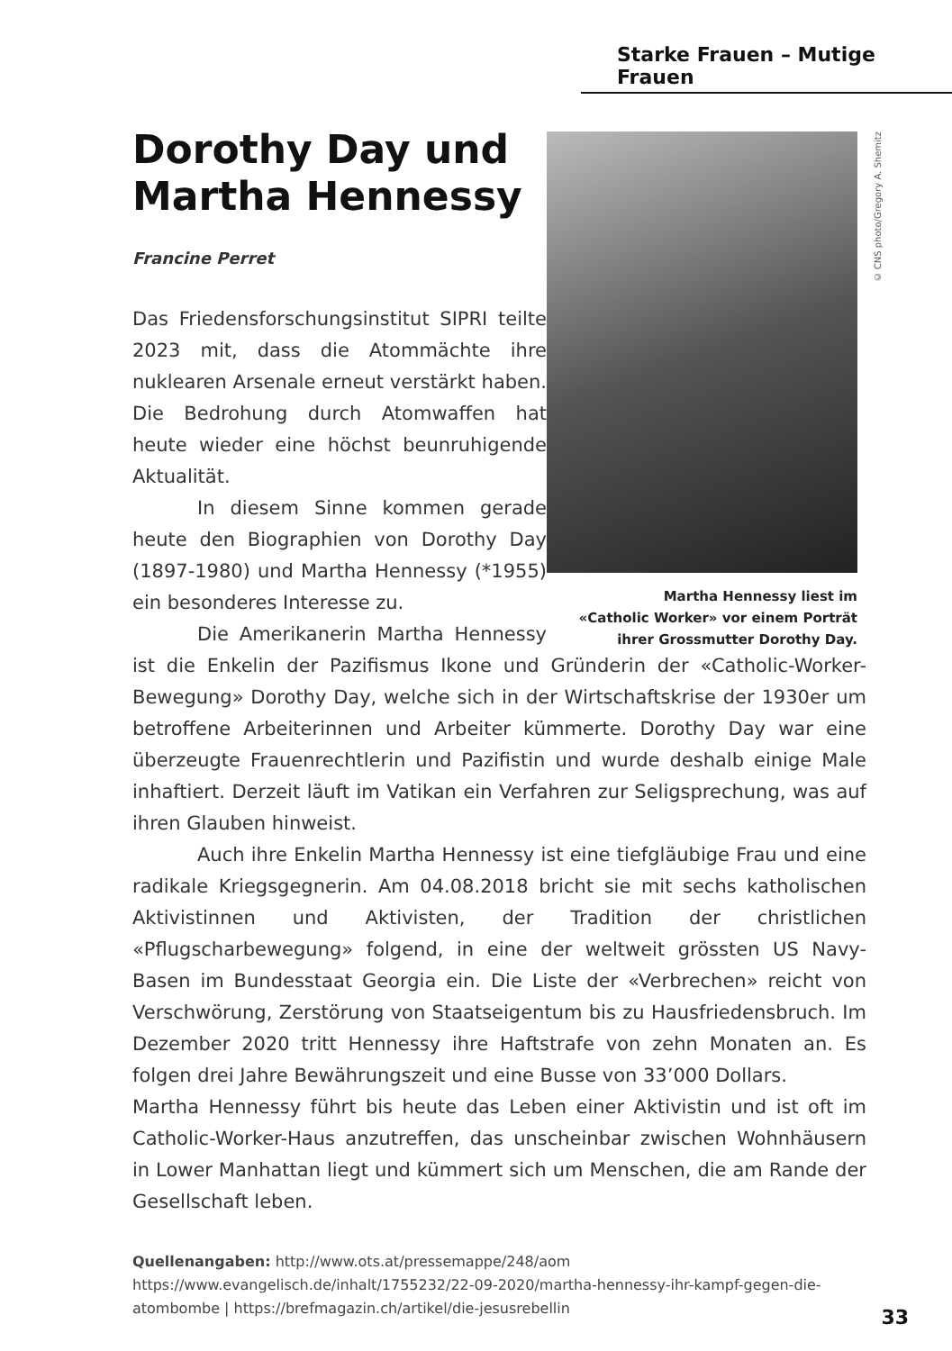Starke Frauen – Mutige Frauen
© CNS photo/Gregory A. Shemitz
Martha Hennessy liest im
«Catholic Worker» vor einem Porträt
ihrer Grossmutter Dorothy Day.
Dorothy Day und Martha Hennessy
Francine Perret
Das Friedensforschungsinstitut SIPRI teilte 2023 mit, dass die Atommächte ihre nuklearen Arsenale erneut verstärkt haben. Die Bedrohung durch Atomwaffen hat heute wieder eine höchst beunruhigende Aktualität.
In diesem Sinne kommen gerade heute den Biographien von Dorothy Day (1897-1980) und Martha Hennessy (*1955) ein besonderes Interesse zu.
Die Amerikanerin Martha Hennessy ist die Enkelin der Pazifismus Ikone und Gründerin der «Catholic-Worker-Bewegung» Dorothy Day, welche sich in der Wirtschaftskrise der 1930er um betroffene Arbeiterinnen und Arbeiter kümmerte. Dorothy Day war eine überzeugte Frauenrechtlerin und Pazifistin und wurde deshalb einige Male inhaftiert. Derzeit läuft im Vatikan ein Verfahren zur Seligsprechung, was auf ihren Glauben hinweist.
Auch ihre Enkelin Martha Hennessy ist eine tiefgläubige Frau und eine radikale Kriegsgegnerin. Am 04.08.2018 bricht sie mit sechs katholischen Aktivistinnen und Aktivisten, der Tradition der christlichen «Pflugscharbewegung» folgend, in eine der weltweit grössten US Navy-Basen im Bundesstaat Georgia ein. Die Liste der «Verbrechen» reicht von Verschwörung, Zerstörung von Staatseigentum bis zu Hausfriedensbruch. Im Dezember 2020 tritt Hennessy ihre Haftstrafe von zehn Monaten an. Es folgen drei Jahre Bewährungszeit und eine Busse von 33’000 Dollars.
Martha Hennessy führt bis heute das Leben einer Aktivistin und ist oft im Catholic-Worker-Haus anzutreffen, das unscheinbar zwischen Wohnhäusern in Lower Manhattan liegt und kümmert sich um Menschen, die am Rande der Gesellschaft leben.
Quellenangaben: http://www.ots.at/pressemappe/248/aom
https://www.evangelisch.de/inhalt/1755232/22-09-2020/martha-hennessy-ihr-kampf-gegen-die-atombombe | https://brefmagazin.ch/artikel/die-jesusrebellin
33